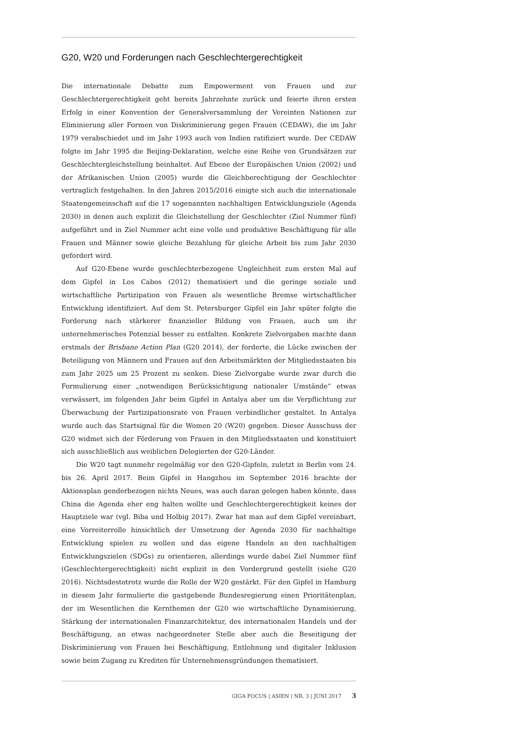G20, W20 und Forderungen nach Geschlechtergerechtigkeit
Die internationale Debatte zum Empowerment von Frauen und zur Geschlechtergerechtigkeit geht bereits Jahrzehnte zurück und feierte ihren ersten Erfolg in einer Konvention der Generalversammlung der Vereinten Nationen zur Eliminierung aller Formen von Diskriminierung gegen Frauen (CEDAW), die im Jahr 1979 verabschiedet und im Jahr 1993 auch von Indien ratifiziert wurde. Der CEDAW folgte im Jahr 1995 die Beijing-Deklaration, welche eine Reihe von Grundsätzen zur Geschlechtergleichstellung beinhaltet. Auf Ebene der Europäischen Union (2002) und der Afrikanischen Union (2005) wurde die Gleichberechtigung der Geschlechter vertraglich festgehalten. In den Jahren 2015/2016 einigte sich auch die internationale Staatengemeinschaft auf die 17 sogenannten nachhaltigen Entwicklungsziele (Agenda 2030) in denen auch explizit die Gleichstellung der Geschlechter (Ziel Nummer fünf) aufgeführt und in Ziel Nummer acht eine volle und produktive Beschäftigung für alle Frauen und Männer sowie gleiche Bezahlung für gleiche Arbeit bis zum Jahr 2030 gefordert wird.
Auf G20-Ebene wurde geschlechterbezogene Ungleichheit zum ersten Mal auf dem Gipfel in Los Cabos (2012) thematisiert und die geringe soziale und wirtschaftliche Partizipation von Frauen als wesentliche Bremse wirtschaftlicher Entwicklung identifiziert. Auf dem St. Petersburger Gipfel ein Jahr später folgte die Forderung nach stärkerer finanzieller Bildung von Frauen, auch um ihr unternehmerisches Potenzial besser zu entfalten. Konkrete Zielvorgaben machte dann erstmals der Brisbane Action Plan (G20 2014), der forderte, die Lücke zwischen der Beteiligung von Männern und Frauen auf den Arbeitsmärkten der Mitgliedsstaaten bis zum Jahr 2025 um 25 Prozent zu senken. Diese Zielvorgabe wurde zwar durch die Formulierung einer „notwendigen Berücksichtigung nationaler Umstände“ etwas verwässert, im folgenden Jahr beim Gipfel in Antalya aber um die Verpflichtung zur Überwachung der Partizipationsrate von Frauen verbindlicher gestaltet. In Antalya wurde auch das Startsignal für die Women 20 (W20) gegeben. Dieser Ausschuss der G20 widmet sich der Förderung von Frauen in den Mitgliedsstaaten und konstituiert sich ausschließlich aus weiblichen Delegierten der G20-Länder.
Die W20 tagt nunmehr regelmäßig vor den G20-Gipfeln, zuletzt in Berlin vom 24. bis 26. April 2017. Beim Gipfel in Hangzhou im September 2016 brachte der Aktionsplan genderbezogen nichts Neues, was auch daran gelegen haben könnte, dass China die Agenda eher eng halten wollte und Geschlechtergerechtigkeit keines der Hauptziele war (vgl. Biba und Holbig 2017). Zwar hat man auf dem Gipfel vereinbart, eine Vorreiterrolle hinsichtlich der Umsetzung der Agenda 2030 für nachhaltige Entwicklung spielen zu wollen und das eigene Handeln an den nachhaltigen Entwicklungszielen (SDGs) zu orientieren, allerdings wurde dabei Ziel Nummer fünf (Geschlechtergerechtigkeit) nicht explizit in den Vordergrund gestellt (siehe G20 2016). Nichtsdestotrotz wurde die Rolle der W20 gestärkt. Für den Gipfel in Hamburg in diesem Jahr formulierte die gastgebende Bundesregierung einen Prioritätenplan, der im Wesentlichen die Kernthemen der G20 wie wirtschaftliche Dynamisierung, Stärkung der internationalen Finanzarchitektur, des internationalen Handels und der Beschäftigung, an etwas nachgeordneter Stelle aber auch die Beseitigung der Diskriminierung von Frauen bei Beschäftigung, Entlohnung und digitaler Inklusion sowie beim Zugang zu Krediten für Unternehmensgründungen thematisiert.
GIGA FOCUS | ASIEN | NR. 3 | JUNI 2017 3